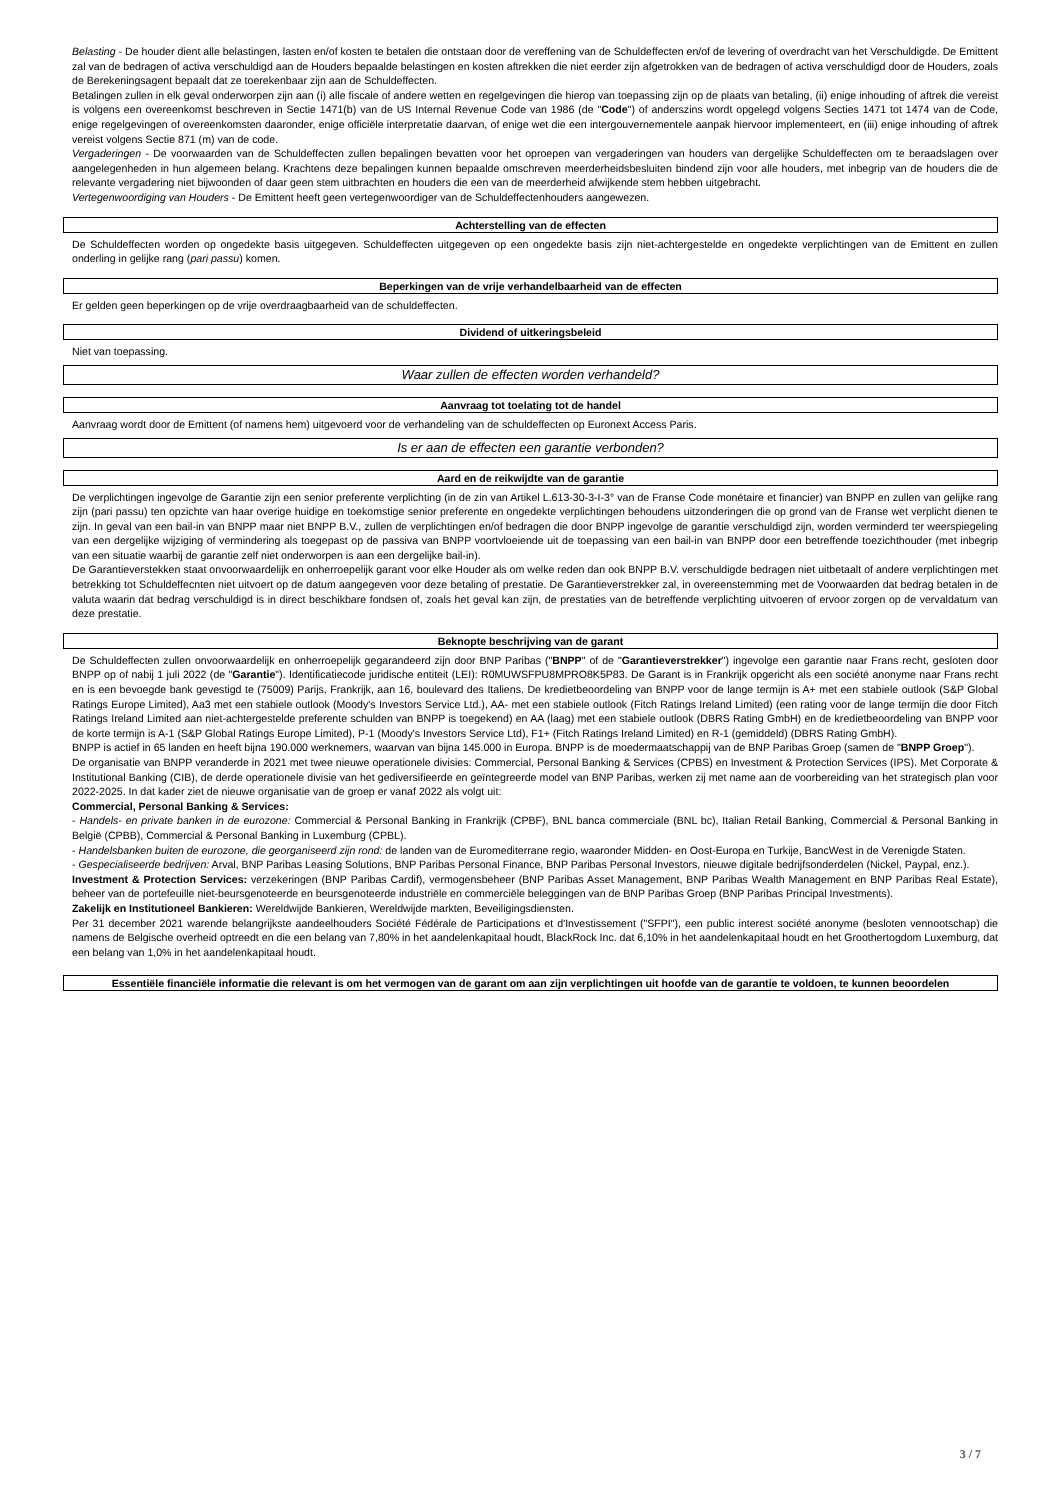Belasting - De houder dient alle belastingen, lasten en/of kosten te betalen die ontstaan door de vereffening van de Schuldeffecten en/of de levering of overdracht van het Verschuldigde. De Emittent zal van de bedragen of activa verschuldigd aan de Houders bepaalde belastingen en kosten aftrekken die niet eerder zijn afgetrokken van de bedragen of activa verschuldigd door de Houders, zoals de Berekeningsagent bepaalt dat ze toerekenbaar zijn aan de Schuldeffecten.
Betalingen zullen in elk geval onderworpen zijn aan (i) alle fiscale of andere wetten en regelgevingen die hierop van toepassing zijn op de plaats van betaling, (ii) enige inhouding of aftrek die vereist is volgens een overeenkomst beschreven in Sectie 1471(b) van de US Internal Revenue Code van 1986 (de "Code") of anderszins wordt opgelegd volgens Secties 1471 tot 1474 van de Code, enige regelgevingen of overeenkomsten daaronder, enige officiële interpretatie daarvan, of enige wet die een intergouvernementele aanpak hiervoor implementeert, en (iii) enige inhouding of aftrek vereist volgens Sectie 871 (m) van de code.
Vergaderingen - De voorwaarden van de Schuldeffecten zullen bepalingen bevatten voor het oproepen van vergaderingen van houders van dergelijke Schuldeffecten om te beraadslagen over aangelegenheden in hun algemeen belang. Krachtens deze bepalingen kunnen bepaalde omschreven meerderheidsbesluiten bindend zijn voor alle houders, met inbegrip van de houders die de relevante vergadering niet bijwoonden of daar geen stem uitbrachten en houders die een van de meerderheid afwijkende stem hebben uitgebracht.
Vertegenwoordiging van Houders - De Emittent heeft geen vertegenwoordiger van de Schuldeffectenhouders aangewezen.
Achterstelling van de effecten
De Schuldeffecten worden op ongedekte basis uitgegeven. Schuldeffecten uitgegeven op een ongedekte basis zijn niet-achtergestelde en ongedekte verplichtingen van de Emittent en zullen onderling in gelijke rang (pari passu) komen.
Beperkingen van de vrije verhandelbaarheid van de effecten
Er gelden geen beperkingen op de vrije overdraagbaarheid van de schuldeffecten.
Dividend of uitkeringsbeleid
Niet van toepassing.
Waar zullen de effecten worden verhandeld?
Aanvraag tot toelating tot de handel
Aanvraag wordt door de Emittent (of namens hem) uitgevoerd voor de verhandeling van de schuldeffecten op Euronext Access Paris.
Is er aan de effecten een garantie verbonden?
Aard en de reikwijdte van de garantie
De verplichtingen ingevolge de Garantie zijn een senior preferente verplichting (in de zin van Artikel L.613-30-3-I-3° van de Franse Code monétaire et financier) van BNPP en zullen van gelijke rang zijn (pari passu) ten opzichte van haar overige huidige en toekomstige senior preferente en ongedekte verplichtingen behoudens uitzonderingen die op grond van de Franse wet verplicht dienen te zijn. In geval van een bail-in van BNPP maar niet BNPP B.V., zullen de verplichtingen en/of bedragen die door BNPP ingevolge de garantie verschuldigd zijn, worden verminderd ter weerspiegeling van een dergelijke wijziging of vermindering als toegepast op de passiva van BNPP voortvloeiende uit de toepassing van een bail-in van BNPP door een betreffende toezichthouder (met inbegrip van een situatie waarbij de garantie zelf niet onderworpen is aan een dergelijke bail-in).
De Garantieverstekken staat onvoorwaardelijk en onherroepelijk garant voor elke Houder als om welke reden dan ook BNPP B.V. verschuldigde bedragen niet uitbetaalt of andere verplichtingen met betrekking tot Schuldeffecnten niet uitvoert op de datum aangegeven voor deze betaling of prestatie. De Garantieverstrekker zal, in overeenstemming met de Voorwaarden dat bedrag betalen in de valuta waarin dat bedrag verschuldigd is in direct beschikbare fondsen of, zoals het geval kan zijn, de prestaties van de betreffende verplichting uitvoeren of ervoor zorgen op de vervaldatum van deze prestatie.
Beknopte beschrijving van de garant
De Schuldeffecten zullen onvoorwaardelijk en onherroepelijk gegarandeerd zijn door BNP Paribas ("BNPP" of de "Garantieverstrekker") ingevolge een garantie naar Frans recht, gesloten door BNPP op of nabij 1 juli 2022 (de "Garantie"). Identificatiecode juridische entiteit (LEI): R0MUWSFPU8MPRO8K5P83. De Garant is in Frankrijk opgericht als een société anonyme naar Frans recht en is een bevoegde bank gevestigd te (75009) Parijs, Frankrijk, aan 16, boulevard des Italiens. De kredietbeoordeling van BNPP voor de lange termijn is A+ met een stabiele outlook (S&P Global Ratings Europe Limited), Aa3 met een stabiele outlook (Moody's Investors Service Ltd.), AA- met een stabiele outlook (Fitch Ratings Ireland Limited) (een rating voor de lange termijn die door Fitch Ratings Ireland Limited aan niet-achtergestelde preferente schulden van BNPP is toegekend) en AA (laag) met een stabiele outlook (DBRS Rating GmbH) en de kredietbeoordeling van BNPP voor de korte termijn is A-1 (S&P Global Ratings Europe Limited), P-1 (Moody's Investors Service Ltd), F1+ (Fitch Ratings Ireland Limited) en R-1 (gemiddeld) (DBRS Rating GmbH).
BNPP is actief in 65 landen en heeft bijna 190.000 werknemers, waarvan van bijna 145.000 in Europa. BNPP is de moedermaatschappij van de BNP Paribas Groep (samen de "BNPP Groep").
De organisatie van BNPP veranderde in 2021 met twee nieuwe operationele divisies: Commercial, Personal Banking & Services (CPBS) en Investment & Protection Services (IPS). Met Corporate & Institutional Banking (CIB), de derde operationele divisie van het gediversifieerde en geïntegreerde model van BNP Paribas, werken zij met name aan de voorbereiding van het strategisch plan voor 2022-2025. In dat kader ziet de nieuwe organisatie van de groep er vanaf 2022 als volgt uit:
Commercial, Personal Banking & Services:
- Handels- en private banken in de eurozone: Commercial & Personal Banking in Frankrijk (CPBF), BNL banca commerciale (BNL bc), Italian Retail Banking, Commercial & Personal Banking in België (CPBB), Commercial & Personal Banking in Luxemburg (CPBL).
- Handelsbanken buiten de eurozone, die georganiseerd zijn rond: de landen van de Euromediterrane regio, waaronder Midden- en Oost-Europa en Turkije, BancWest in de Verenigde Staten.
- Gespecialiseerde bedrijven: Arval, BNP Paribas Leasing Solutions, BNP Paribas Personal Finance, BNP Paribas Personal Investors, nieuwe digitale bedrijfsonderdelen (Nickel, Paypal, enz.).
Investment & Protection Services: verzekeringen (BNP Paribas Cardif), vermogensbeheer (BNP Paribas Asset Management, BNP Paribas Wealth Management en BNP Paribas Real Estate), beheer van de portefeuille niet-beursgenoteerde en beursgenoteerde industriële en commerciële beleggingen van de BNP Paribas Groep (BNP Paribas Principal Investments).
Zakelijk en Institutioneel Bankieren: Wereldwijde Bankieren, Wereldwijde markten, Beveiligingsdiensten.
Per 31 december 2021 warende belangrijkste aandeelhouders Société Fédérale de Participations et d'Investissement ("SFPI"), een public interest société anonyme (besloten vennootschap) die namens de Belgische overheid optreedt en die een belang van 7,80% in het aandelenkapitaal houdt, BlackRock Inc. dat 6,10% in het aandelenkapitaal houdt en het Groothertogdom Luxemburg, dat een belang van 1,0% in het aandelenkapitaal houdt.
Essentiële financiële informatie die relevant is om het vermogen van de garant om aan zijn verplichtingen uit hoofde van de garantie te voldoen, te kunnen beoordelen
3 / 7